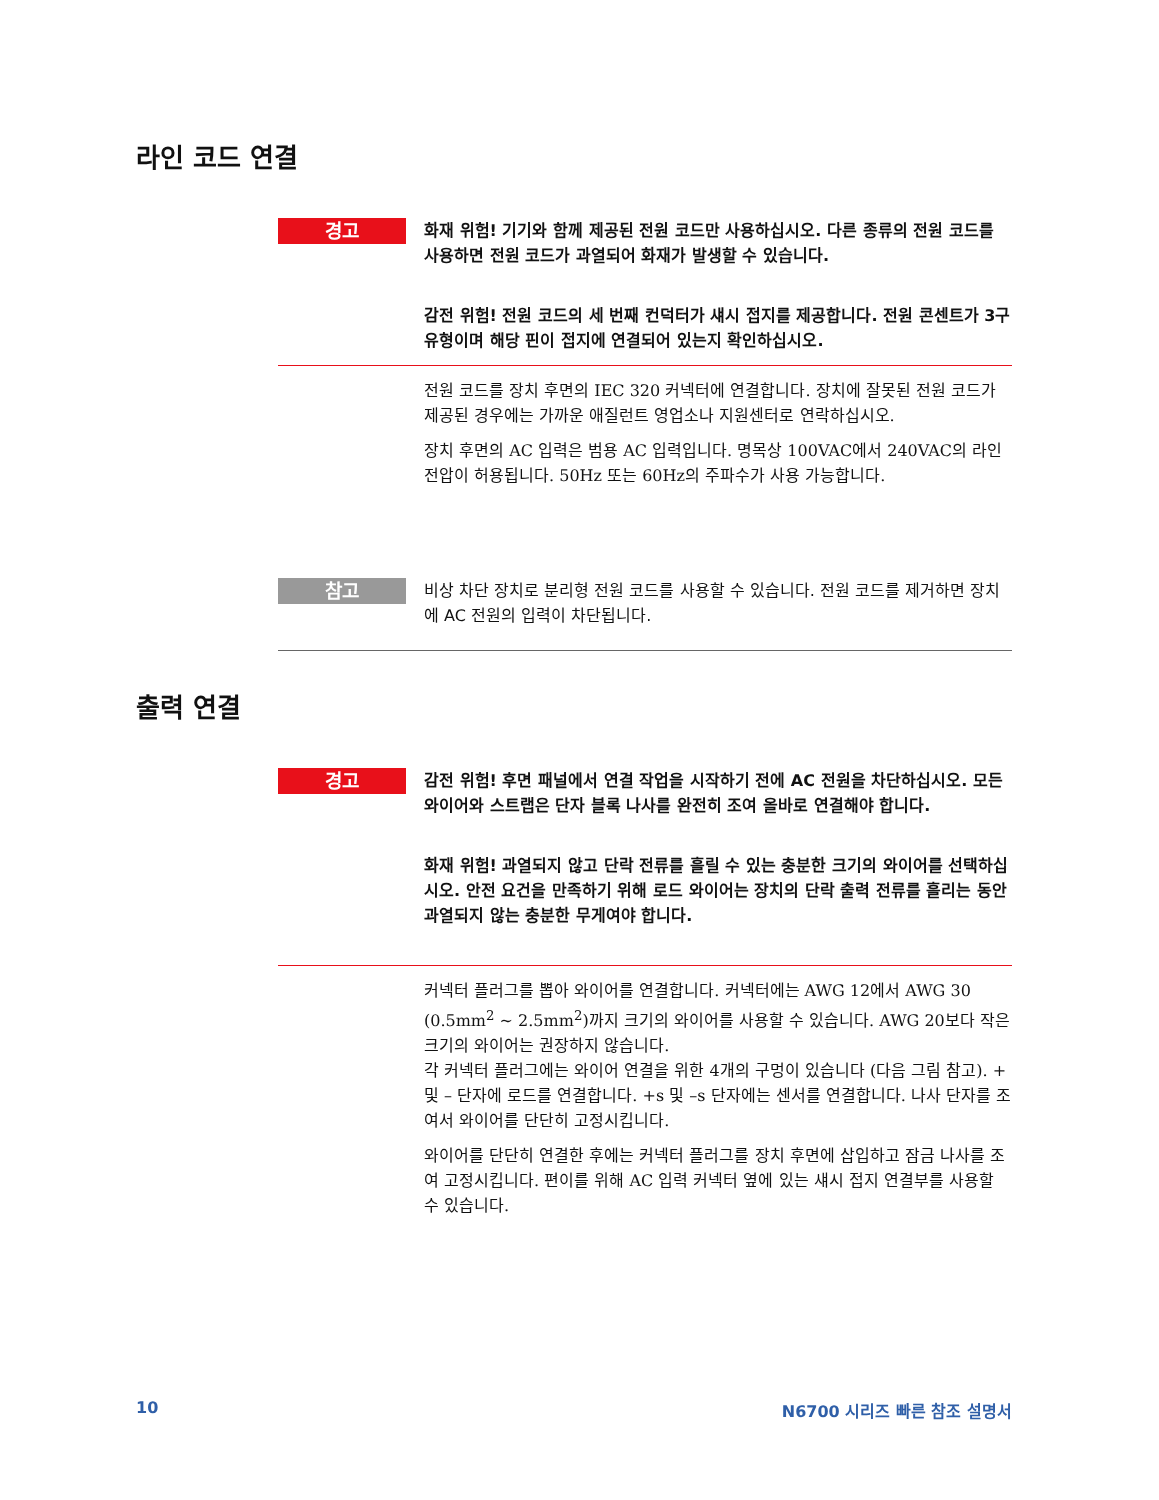라인 코드 연결
경고
화재 위험! 기기와 함께 제공된 전원 코드만 사용하십시오. 다른 종류의 전원 코드를 사용하면 전원 코드가 과열되어 화재가 발생할 수 있습니다.
감전 위험! 전원 코드의 세 번째 컨덕터가 섀시 접지를 제공합니다. 전원 콘센트가 3구 유형이며 해당 핀이 접지에 연결되어 있는지 확인하십시오.
전원 코드를 장치 후면의 IEC 320 커넥터에 연결합니다. 장치에 잘못된 전원 코드가 제공된 경우에는 가까운 애질런트 영업소나 지원센터로 연락하십시오.
장치 후면의 AC 입력은 범용 AC 입력입니다. 명목상 100VAC에서 240VAC의 라인 전압이 허용됩니다. 50Hz 또는 60Hz의 주파수가 사용 가능합니다.
참고
비상 차단 장치로 분리형 전원 코드를 사용할 수 있습니다. 전원 코드를 제거하면 장치에 AC 전원의 입력이 차단됩니다.
출력 연결
경고
감전 위험! 후면 패널에서 연결 작업을 시작하기 전에 AC 전원을 차단하십시오. 모든 와이어와 스트랩은 단자 블록 나사를 완전히 조여 올바로 연결해야 합니다.
화재 위험! 과열되지 않고 단락 전류를 흘릴 수 있는 충분한 크기의 와이어를 선택하십시오. 안전 요건을 만족하기 위해 로드 와이어는 장치의 단락 출력 전류를 흘리는 동안 과열되지 않는 충분한 무게여야 합니다.
커넥터 플러그를 뽑아 와이어를 연결합니다. 커넥터에는 AWG 12에서 AWG 30 (0.5mm<sup>2</sup> ~ 2.5mm<sup>2</sup>)까지 크기의 와이어를 사용할 수 있습니다. AWG 20보다 작은 크기의 와이어는 권장하지 않습니다.
각 커넥터 플러그에는 와이어 연결을 위한 4개의 구멍이 있습니다 (다음 그림 참고). + 및 – 단자에 로드를 연결합니다. +s 및 –s 단자에는 센서를 연결합니다. 나사 단자를 조여서 와이어를 단단히 고정시킵니다.
와이어를 단단히 연결한 후에는 커넥터 플러그를 장치 후면에 삽입하고 잠금 나사를 조여 고정시킵니다. 편이를 위해 AC 입력 커넥터 옆에 있는 섀시 접지 연결부를 사용할 수 있습니다.
10 N6700 시리즈 빠른 참조 설명서